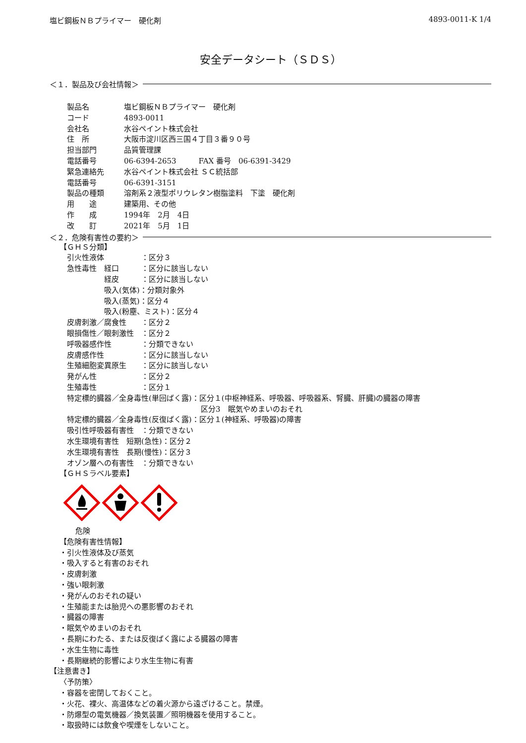塩ビ鋼板ＮＢプライマー　硬化剤 4893-0011-K 1/4
安全データシート（ＳＤＳ）
＜１．製品及び会社情報＞
製品名 塩ビ鋼板ＮＢプライマー　硬化剤
コード 4893-0011
会社名 水谷ペイント株式会社
住　所 大阪市淀川区西三国４丁目３番９０号
担当部門 品質管理課
電話番号 06-6394-2653　　　FAX 番号　06-6391-3429
緊急連絡先 水谷ペイント株式会社 ＳＣ統括部
電話番号 06-6391-3151
製品の種類 溶剤系２液型ポリウレタン樹脂塗料　下塗　硬化剤
用　　途 建築用、その他
作　　成 1994年　2月　4日
改　　訂 2021年　5月　1日
＜２．危険有害性の要約＞
【ＧＨＳ分類】
引火性液体　　　　　：区分３
急性毒性　経口　　　：区分に該当しない
　　　　　経皮　　　：区分に該当しない
　　　　　吸入(気体)：分類対象外
　　　　　吸入(蒸気)：区分４
　　　　　吸入(粉塵、ミスト)：区分４
皮膚刺激／腐食性　　：区分２
眼損傷性／眼刺激性　：区分２
呼吸器感作性　　　　：分類できない
皮膚感作性　　　　　：区分に該当しない
生殖細胞変異原生　　：区分に該当しない
発がん性　　　　　　：区分２
生殖毒性　　　　　　：区分１
特定標的臓器／全身毒性(単回ばく露)：区分１(中枢神経系、呼吸器、呼吸器系、腎臓、肝臓)の臓器の障害
　　　　　　　　　　　　　　　　　　区分3　眠気やめまいのおそれ
特定標的臓器／全身毒性(反復ばく露)：区分１(神経系、呼吸器)の障害
吸引性呼吸器有害性　：分類できない
水生環境有害性　短期(急性)：区分２
水生環境有害性　長期(慢性)：区分３
オゾン層への有害性　：分類できない
【ＧＨＳラベル要素】
危険
【危険有害性情報】
・引火性液体及び蒸気
・吸入すると有害のおそれ
・皮膚刺激
・強い眼刺激
・発がんのおそれの疑い
・生殖能または胎児への悪影響のおそれ
・臓器の障害
・眠気やめまいのおそれ
・長期にわたる、または反復ばく露による臓器の障害
・水生生物に毒性
・長期継続的影響により水生生物に有害
【注意書き】
〈予防策〉
・容器を密閉しておくこと。
・火花、裸火、高温体などの着火源から遠ざけること。禁煙。
・防爆型の電気機器／換気装置／照明機器を使用すること。
・取扱時には飲食や喫煙をしないこと。